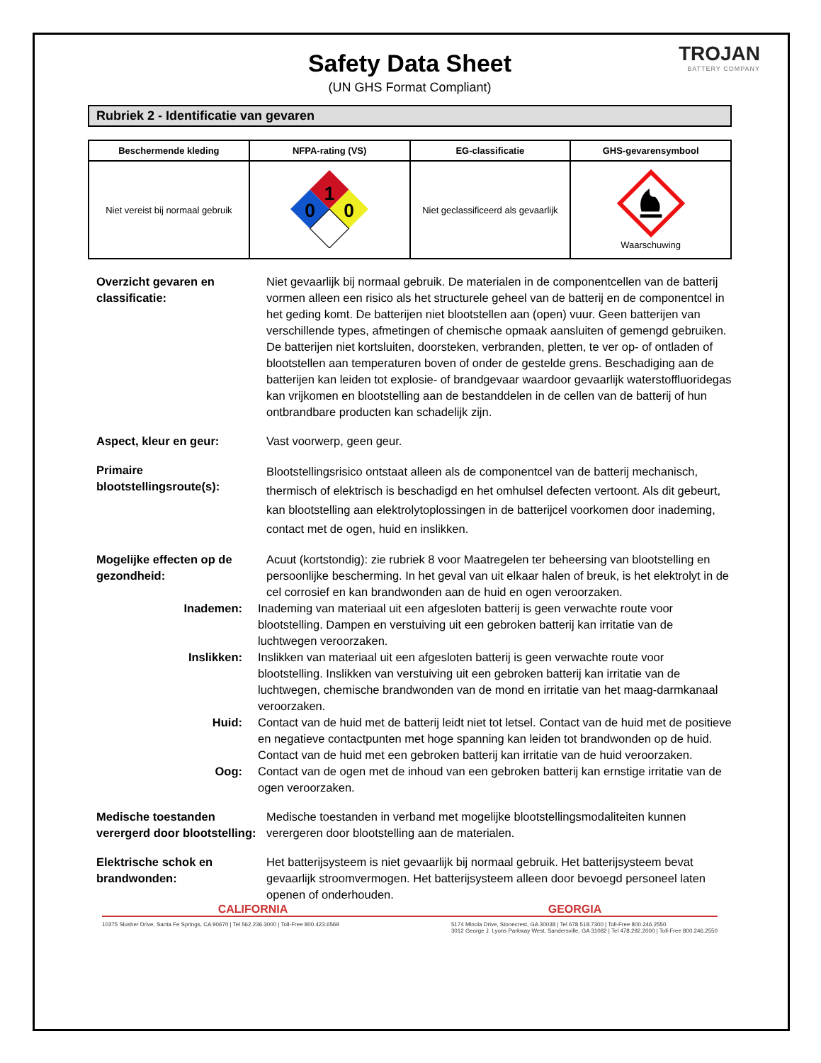Safety Data Sheet
(UN GHS Format Compliant)
TROJAN
BATTERY COMPANY
Rubriek 2 - Identificatie van gevaren
| Beschermende kleding | NFPA-rating (VS) | EG-classificatie | GHS-gevarensymbool |
| --- | --- | --- | --- |
| Niet vereist bij normaal gebruik | 1 0 0 | Niet geclassificeerd als gevaarlijk | Waarschuwing |
Overzicht gevaren en classificatie:
Niet gevaarlijk bij normaal gebruik. De materialen in de componentcellen van de batterij vormen alleen een risico als het structurele geheel van de batterij en de componentcel in het geding komt. De batterijen niet blootstellen aan (open) vuur. Geen batterijen van verschillende types, afmetingen of chemische opmaak aansluiten of gemengd gebruiken. De batterijen niet kortsluiten, doorsteken, verbranden, pletten, te ver op- of ontladen of blootstellen aan temperaturen boven of onder de gestelde grens. Beschadiging aan de batterijen kan leiden tot explosie- of brandgevaar waardoor gevaarlijk waterstoffluoridegas kan vrijkomen en blootstelling aan de bestanddelen in de cellen van de batterij of hun ontbrandbare producten kan schadelijk zijn.
Aspect, kleur en geur: Vast voorwerp, geen geur.
Primaire blootstellingsroute(s):
Blootstellingsrisico ontstaat alleen als de componentcel van de batterij mechanisch, thermisch of elektrisch is beschadigd en het omhulsel defecten vertoont. Als dit gebeurt, kan blootstelling aan elektrolytoplossingen in de batterijcel voorkomen door inademing, contact met de ogen, huid en inslikken.
Mogelijke effecten op de gezondheid:
Acuut (kortstondig): zie rubriek 8 voor Maatregelen ter beheersing van blootstelling en persoonlijke bescherming. In het geval van uit elkaar halen of breuk, is het elektrolyt in de cel corrosief en kan brandwonden aan de huid en ogen veroorzaken.
Inademen: Inademing van materiaal uit een afgesloten batterij is geen verwachte route voor blootstelling. Dampen en verstuiving uit een gebroken batterij kan irritatie van de luchtwegen veroorzaken.
Inslikken: Inslikken van materiaal uit een afgesloten batterij is geen verwachte route voor blootstelling. Inslikken van verstuiving uit een gebroken batterij kan irritatie van de luchtwegen, chemische brandwonden van de mond en irritatie van het maag-darmkanaal veroorzaken.
Huid: Contact van de huid met de batterij leidt niet tot letsel. Contact van de huid met de positieve en negatieve contactpunten met hoge spanning kan leiden tot brandwonden op de huid. Contact van de huid met een gebroken batterij kan irritatie van de huid veroorzaken.
Oog: Contact van de ogen met de inhoud van een gebroken batterij kan ernstige irritatie van de ogen veroorzaken.
Medische toestanden verergerd door blootstelling:
Medische toestanden in verband met mogelijke blootstellingsmodaliteiten kunnen verergeren door blootstelling aan de materialen.
Elektrische schok en brandwonden:
Het batterijsysteem is niet gevaarlijk bij normaal gebruik. Het batterijsysteem bevat gevaarlijk stroomvermogen. Het batterijsysteem alleen door bevoegd personeel laten openen of onderhouden.
CALIFORNIA GEORGIA
10375 Slusher Drive, Santa Fe Springs, CA 90670 | Tel 562.236.3000 | Toll-Free 800.423.6569 5174 Minola Drive, Stonecrest, GA 30038 | Tel 678.518.7300 | Toll-Free 800.246.2550
3012 George J. Lyons Parkway West, Sandersville, GA 31082 | Tel 478.292.2000 | Toll-Free 800.246.2550